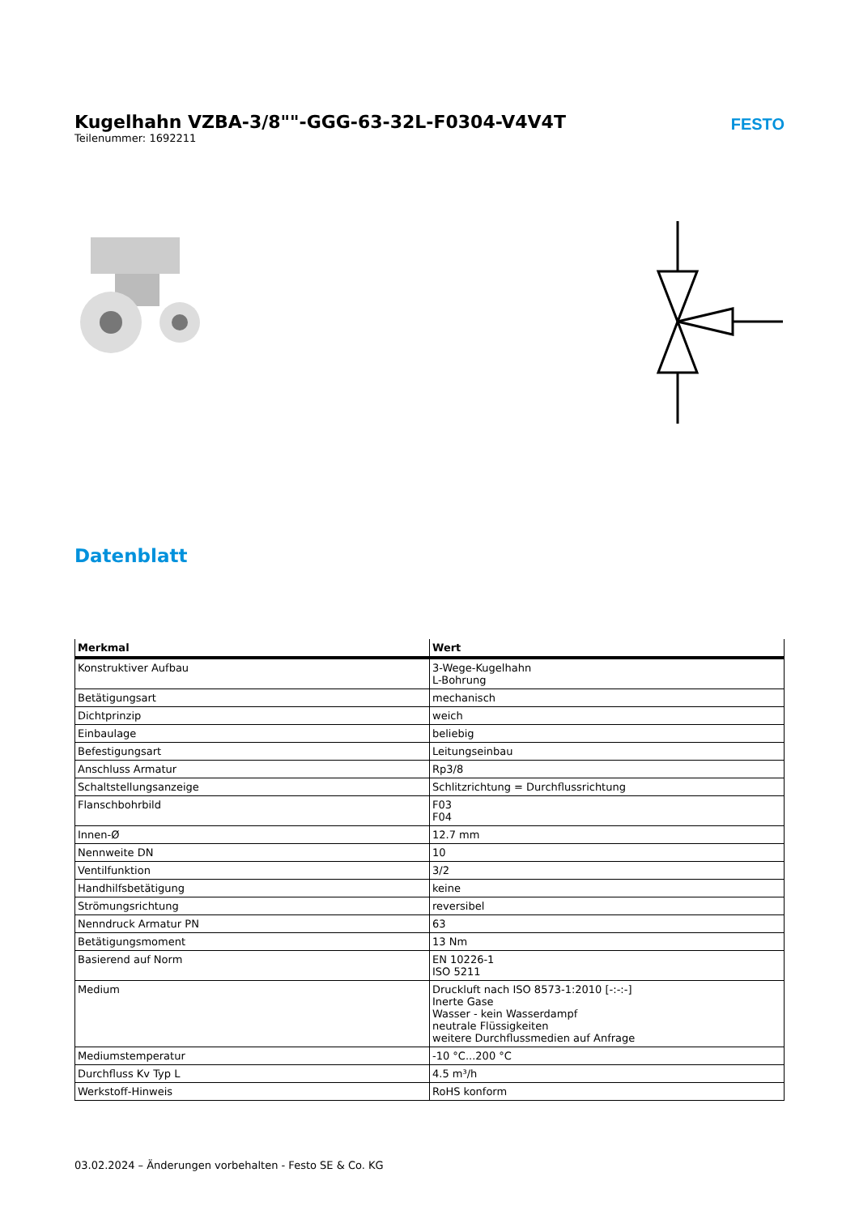Kugelhahn VZBA-3/8""-GGG-63-32L-F0304-V4V4T
Teilenummer: 1692211
FESTO
Datenblatt
| Merkmal | Wert |
| --- | --- |
| Konstruktiver Aufbau | 3-Wege-Kugelhahn L-Bohrung |
| Betätigungsart | mechanisch |
| Dichtprinzip | weich |
| Einbaulage | beliebig |
| Befestigungsart | Leitungseinbau |
| Anschluss Armatur | Rp3/8 |
| Schaltstellungsanzeige | Schlitzrichtung = Durchflussrichtung |
| Flanschbohrbild | F03 F04 |
| Innen-Ø | 12.7 mm |
| Nennweite DN | 10 |
| Ventilfunktion | 3/2 |
| Handhilfsbetätigung | keine |
| Strömungsrichtung | reversibel |
| Nenndruck Armatur PN | 63 |
| Betätigungsmoment | 13 Nm |
| Basierend auf Norm | EN 10226-1 ISO 5211 |
| Medium | Druckluft nach ISO 8573-1:2010 [-:-:-] Inerte Gase Wasser - kein Wasserdampf neutrale Flüssigkeiten weitere Durchflussmedien auf Anfrage |
| Mediumstemperatur | -10 °C...200 °C |
| Durchfluss Kv Typ L | 4.5 m³/h |
| Werkstoff-Hinweis | RoHS konform |
03.02.2024 – Änderungen vorbehalten - Festo SE & Co. KG